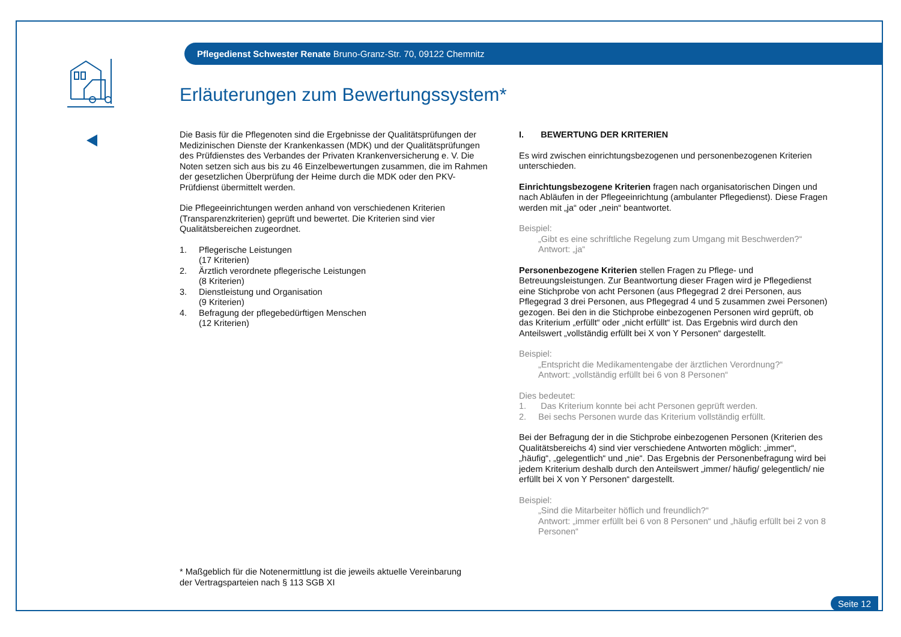Pflegedienst Schwester Renate Bruno-Granz-Str. 70, 09122 Chemnitz
Erläuterungen zum Bewertungssystem*
Die Basis für die Pflegenoten sind die Ergebnisse der Qualitätsprüfungen der Medizinischen Dienste der Krankenkassen (MDK) und der Qualitätsprüfungen des Prüfdienstes des Verbandes der Privaten Krankenversicherung e. V. Die Noten setzen sich aus bis zu 46 Einzelbewertungen zusammen, die im Rahmen der gesetzlichen Überprüfung der Heime durch die MDK oder den PKV-Prüfdienst übermittelt werden.
Die Pflegeeinrichtungen werden anhand von verschiedenen Kriterien (Transparenzkriterien) geprüft und bewertet. Die Kriterien sind vier Qualitätsbereichen zugeordnet.
1. Pflegerische Leistungen
(17 Kriterien)
2. Ärztlich verordnete pflegerische Leistungen
(8 Kriterien)
3. Dienstleistung und Organisation
(9 Kriterien)
4. Befragung der pflegebedürftigen Menschen
(12 Kriterien)
I. BEWERTUNG DER KRITERIEN
Es wird zwischen einrichtungsbezogenen und personenbezogenen Kriterien unterschieden.
Einrichtungsbezogene Kriterien fragen nach organisatorischen Dingen und nach Abläufen in der Pflegeeinrichtung (ambulanter Pflegedienst). Diese Fragen werden mit „ja“ oder „nein“ beantwortet.
Beispiel:
„Gibt es eine schriftliche Regelung zum Umgang mit Beschwerden?“
Antwort: „ja“
Personenbezogene Kriterien stellen Fragen zu Pflege- und Betreuungsleistungen. Zur Beantwortung dieser Fragen wird je Pflegedienst eine Stichprobe von acht Personen (aus Pflegegrad 2 drei Personen, aus Pflegegrad 3 drei Personen, aus Pflegegrad 4 und 5 zusammen zwei Personen) gezogen. Bei den in die Stichprobe einbezogenen Personen wird geprüft, ob das Kriterium „erfüllt“ oder „nicht erfüllt“ ist. Das Ergebnis wird durch den Anteilswert „vollständig erfüllt bei X von Y Personen“ dargestellt.
Beispiel:
„Entspricht die Medikamentengabe der ärztlichen Verordnung?“
Antwort: „vollständig erfüllt bei 6 von 8 Personen“
Dies bedeutet:
1. Das Kriterium konnte bei acht Personen geprüft werden.
2. Bei sechs Personen wurde das Kriterium vollständig erfüllt.
Bei der Befragung der in die Stichprobe einbezogenen Personen (Kriterien des Qualitätsbereichs 4) sind vier verschiedene Antworten möglich: „immer“, „häufig“, „gelegentlich“ und „nie“. Das Ergebnis der Personenbefragung wird bei jedem Kriterium deshalb durch den Anteilswert „immer/ häufig/ gelegentlich/ nie erfüllt bei X von Y Personen“ dargestellt.
Beispiel:
„Sind die Mitarbeiter höflich und freundlich?“
Antwort: „immer erfüllt bei 6 von 8 Personen“ und „häufig erfüllt bei 2 von 8 Personen“
* Maßgeblich für die Notenermittlung ist die jeweils aktuelle Vereinbarung
der Vertragsparteien nach § 113 SGB XI
Seite 12